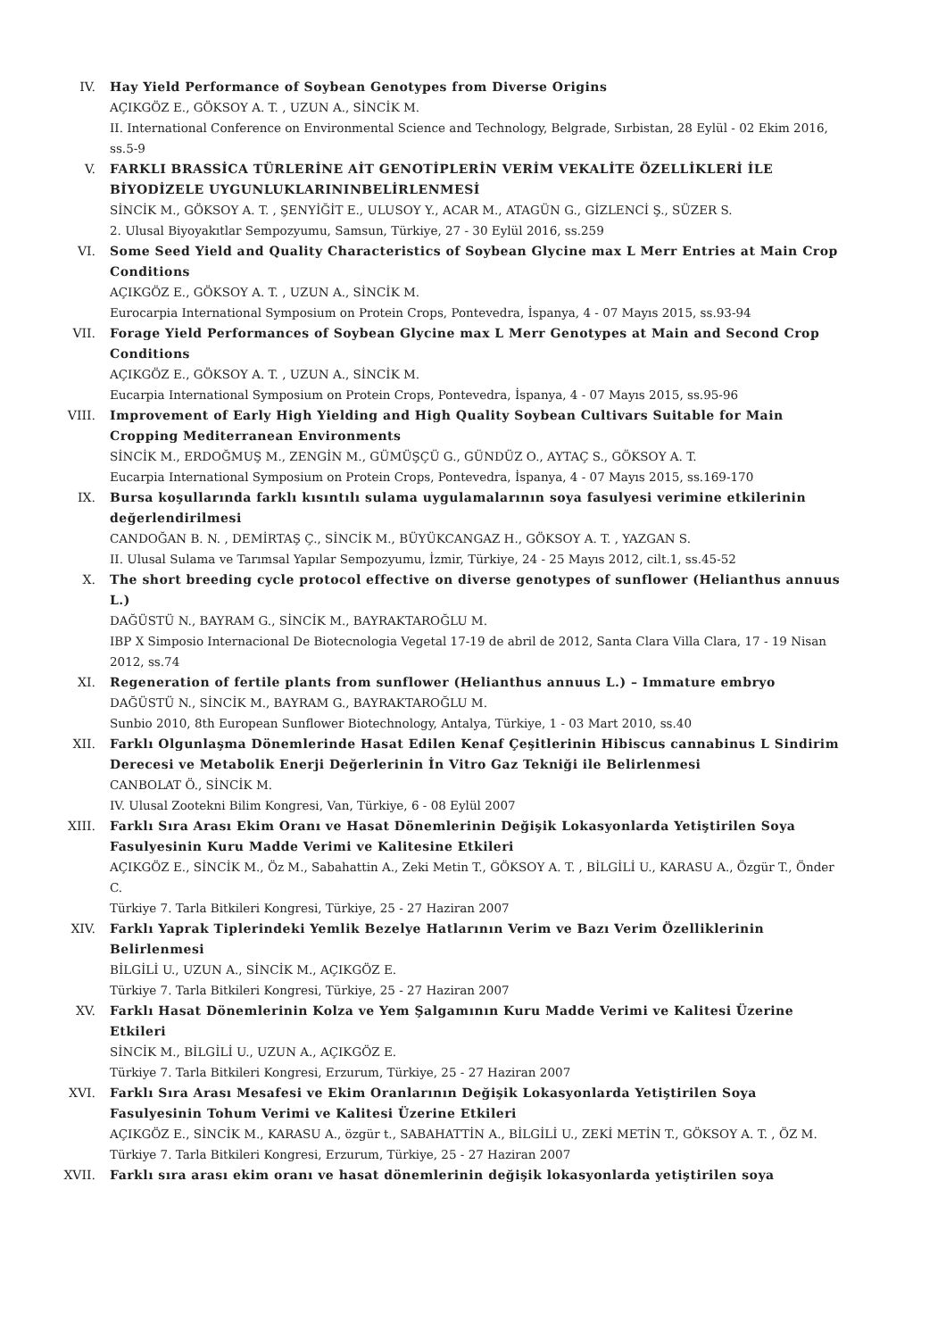IV. Hay Yield Performance of Soybean Genotypes from Diverse Origins
AÇIKGÖZ E., GÖKSOY A. T. , UZUN A., SİNCİK M.
II. International Conference on Environmental Science and Technology, Belgrade, Sırbistan, 28 Eylül - 02 Ekim 2016, ss.5-9
V. FARKLI BRASSİCA TÜRLERİNE AİT GENOTİPLERİN VERİM VEKALİTE ÖZELLİKLERİ İLE BİYODİZELE UYGUNLUKLARININBELİRLENMESİ
SİNCİK M., GÖKSOY A. T. , ŞENYİĞİT E., ULUSOY Y., ACAR M., ATAGÜN G., GİZLENCİ Ş., SÜZER S.
2. Ulusal Biyoyakıtlar Sempozyumu, Samsun, Türkiye, 27 - 30 Eylül 2016, ss.259
VI. Some Seed Yield and Quality Characteristics of Soybean Glycine max L Merr Entries at Main Crop Conditions
AÇIKGÖZ E., GÖKSOY A. T. , UZUN A., SİNCİK M.
Eurocarpia International Symposium on Protein Crops, Pontevedra, İspanya, 4 - 07 Mayıs 2015, ss.93-94
VII. Forage Yield Performances of Soybean Glycine max L Merr Genotypes at Main and Second Crop Conditions
AÇIKGÖZ E., GÖKSOY A. T. , UZUN A., SİNCİK M.
Eucarpia International Symposium on Protein Crops, Pontevedra, İspanya, 4 - 07 Mayıs 2015, ss.95-96
VIII. Improvement of Early High Yielding and High Quality Soybean Cultivars Suitable for Main Cropping Mediterranean Environments
SİNCİK M., ERDOĞMUŞ M., ZENGİN M., GÜMÜŞÇÜ G., GÜNDÜZ O., AYTAÇ S., GÖKSOY A. T.
Eucarpia International Symposium on Protein Crops, Pontevedra, İspanya, 4 - 07 Mayıs 2015, ss.169-170
IX. Bursa koşullarında farklı kısıntılı sulama uygulamalarının soya fasulyesi verimine etkilerinin değerlendirilmesi
CANDOĞAN B. N. , DEMİRTAŞ Ç., SİNCİK M., BÜYÜKCANGAZ H., GÖKSOY A. T. , YAZGAN S.
II. Ulusal Sulama ve Tarımsal Yapılar Sempozyumu, İzmir, Türkiye, 24 - 25 Mayıs 2012, cilt.1, ss.45-52
X. The short breeding cycle protocol effective on diverse genotypes of sunflower (Helianthus annuus L.)
DAĞÜSTÜ N., BAYRAM G., SİNCİK M., BAYRAKTAROĞLU M.
IBP X Simposio Internacional De Biotecnologia Vegetal 17-19 de abril de 2012, Santa Clara Villa Clara, 17 - 19 Nisan 2012, ss.74
XI. Regeneration of fertile plants from sunflower (Helianthus annuus L.) – Immature embryo
DAĞÜSTÜ N., SİNCİK M., BAYRAM G., BAYRAKTAROĞLU M.
Sunbio 2010, 8th European Sunflower Biotechnology, Antalya, Türkiye, 1 - 03 Mart 2010, ss.40
XII. Farklı Olgunlaşma Dönemlerinde Hasat Edilen Kenaf Çeşitlerinin Hibiscus cannabinus L Sindirim Derecesi ve Metabolik Enerji Değerlerinin İn Vitro Gaz Tekniği ile Belirlenmesi
CANBOLAT Ö., SİNCİK M.
IV. Ulusal Zootekni Bilim Kongresi, Van, Türkiye, 6 - 08 Eylül 2007
XIII. Farklı Sıra Arası Ekim Oranı ve Hasat Dönemlerinin Değişik Lokasyonlarda Yetiştirilen Soya Fasulyesinin Kuru Madde Verimi ve Kalitesine Etkileri
AÇIKGÖZ E., SİNCİK M., Öz M., Sabahattin A., Zeki Metin T., GÖKSOY A. T. , BİLGİLİ U., KARASU A., Özgür T., Önder C.
Türkiye 7. Tarla Bitkileri Kongresi, Türkiye, 25 - 27 Haziran 2007
XIV. Farklı Yaprak Tiplerindeki Yemlik Bezelye Hatlarının Verim ve Bazı Verim Özelliklerinin Belirlenmesi
BİLGİLİ U., UZUN A., SİNCİK M., AÇIKGÖZ E.
Türkiye 7. Tarla Bitkileri Kongresi, Türkiye, 25 - 27 Haziran 2007
XV. Farklı Hasat Dönemlerinin Kolza ve Yem Şalgamının Kuru Madde Verimi ve Kalitesi Üzerine Etkileri
SİNCİK M., BİLGİLİ U., UZUN A., AÇIKGÖZ E.
Türkiye 7. Tarla Bitkileri Kongresi, Erzurum, Türkiye, 25 - 27 Haziran 2007
XVI. Farklı Sıra Arası Mesafesi ve Ekim Oranlarının Değişik Lokasyonlarda Yetiştirilen Soya Fasulyesinin Tohum Verimi ve Kalitesi Üzerine Etkileri
AÇIKGÖZ E., SİNCİK M., KARASU A., özgür t., SABAHATTİN A., BİLGİLİ U., ZEKİ METİN T., GÖKSOY A. T. , ÖZ M.
Türkiye 7. Tarla Bitkileri Kongresi, Erzurum, Türkiye, 25 - 27 Haziran 2007
XVII. Farklı sıra arası ekim oranı ve hasat dönemlerinin değişik lokasyonlarda yetiştirilen soya